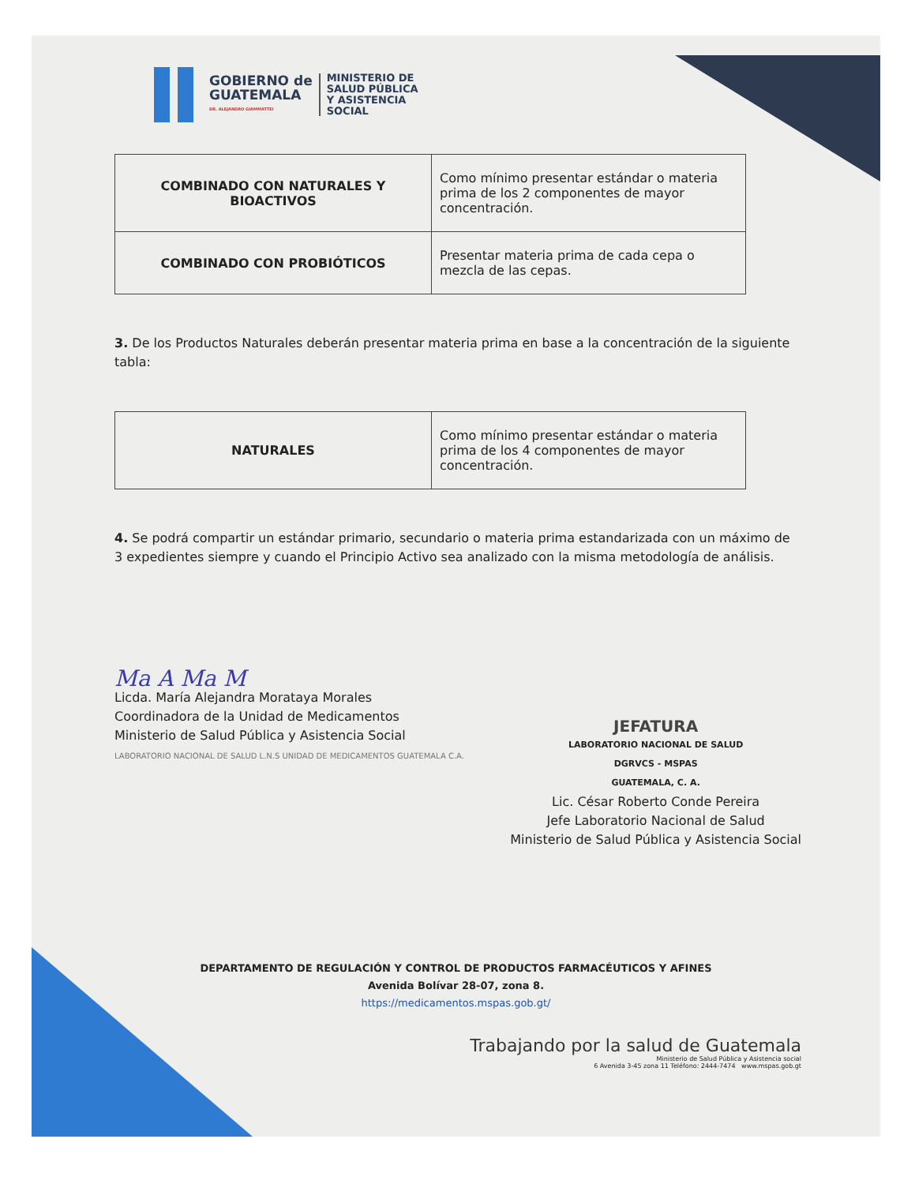GOBIERNO de
GUATEMALA
DR. ALEJANDRO GIAMMATTEI
MINISTERIO DE
SALUD PÚBLICA
Y ASISTENCIA
SOCIAL
| COMBINADO CON NATURALES Y BIOACTIVOS | Como mínimo presentar estándar o materia prima de los 2 componentes de mayor concentración. |
| COMBINADO CON PROBIÓTICOS | Presentar materia prima de cada cepa o mezcla de las cepas. |
3. De los Productos Naturales deberán presentar materia prima en base a la concentración de la siguiente tabla:
| NATURALES | Como mínimo presentar estándar o materia prima de los 4 componentes de mayor concentración. |
4. Se podrá compartir un estándar primario, secundario o materia prima estandarizada con un máximo de 3 expedientes siempre y cuando el Principio Activo sea analizado con la misma metodología de análisis.
Ma A Ma M
Licda. María Alejandra Morataya Morales
Coordinadora de la Unidad de Medicamentos
Ministerio de Salud Pública y Asistencia Social
LABORATORIO NACIONAL DE SALUD L.N.S UNIDAD DE MEDICAMENTOS GUATEMALA C.A.
JEFATURA
LABORATORIO NACIONAL DE SALUD
DGRVCS - MSPAS
GUATEMALA, C. A.
Lic. César Roberto Conde Pereira
Jefe Laboratorio Nacional de Salud
Ministerio de Salud Pública y Asistencia Social
DEPARTAMENTO DE REGULACIÓN Y CONTROL DE PRODUCTOS FARMACÉUTICOS Y AFINES
Avenida Bolívar 28-07, zona 8.
https://medicamentos.mspas.gob.gt/
Trabajando por la salud de Guatemala
Ministerio de Salud Pública y Asistencia social
6 Avenida 3-45 zona 11 Teléfono: 2444-7474 www.mspas.gob.gt